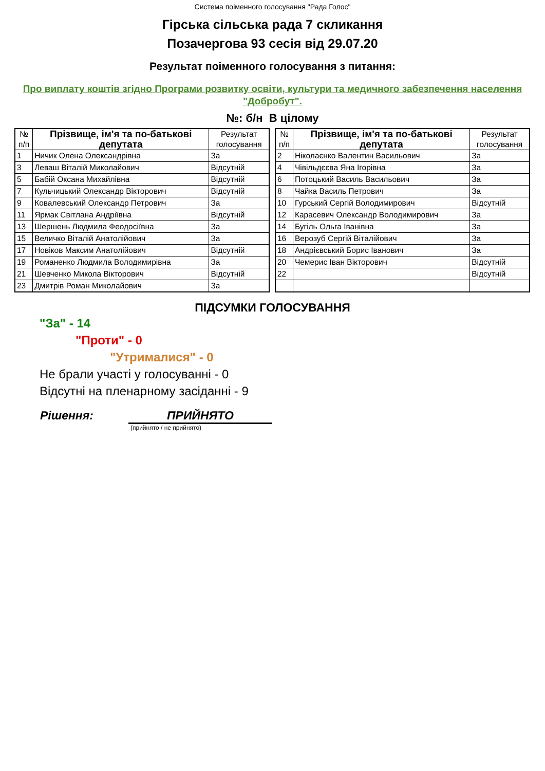Система поіменного голосування "Рада Голос"
Гірська сільська рада 7 скликання
Позачергова 93 сесія від 29.07.20
Результат поіменного голосування з питання:
Про виплату коштів згідно Програми розвитку освіти, культури та медичного забезпечення населення "Добробут".
№: б/н В цілому
| № п/п | Прізвище, ім'я та по-батькові депутата | Результат голосування |
| --- | --- | --- |
| 1 | Ничик Олена Олександрівна | За |
| 3 | Леваш Віталій Миколайович | Відсутній |
| 5 | Бабій Оксана Михайлівна | Відсутній |
| 7 | Кульчицький Олександр Вікторович | Відсутній |
| 9 | Ковалевський Олександр Петрович | За |
| 11 | Ярмак Світлана Андріївна | Відсутній |
| 13 | Шершень Людмила Феодосіївна | За |
| 15 | Величко Віталій Анатолійович | За |
| 17 | Новіков Максим Анатолійович | Відсутній |
| 19 | Романенко Людмила Володимирівна | За |
| 21 | Шевченко Микола Вікторович | Відсутній |
| 23 | Дмитрів Роман Миколайович | За |
| № п/п | Прізвище, ім'я та по-батькові депутата | Результат голосування |
| --- | --- | --- |
| 2 | Ніколаєнко Валентин Васильович | За |
| 4 | Чівільдєєва Яна Ігорівна | За |
| 6 | Потоцький Василь Васильович | За |
| 8 | Чайка Василь Петрович | За |
| 10 | Гурський Сергій Володимирович | Відсутній |
| 12 | Карасевич Олександр Володимирович | За |
| 14 | Бугіль Ольга Іванівна | За |
| 16 | Верозуб Сергій Віталійович | За |
| 18 | Андрієвський Борис Іванович | За |
| 20 | Чемерис Іван Вікторович | Відсутній |
| 22 | | Відсутній |
ПІДСУМКИ ГОЛОСУВАННЯ
"За" - 14
"Проти" - 0
"Утрималися" - 0
Не брали участі у голосуванні - 0
Відсутні на пленарному засіданні - 9
Рішення: ПРИЙНЯТО
(прийнято / не прийнято)